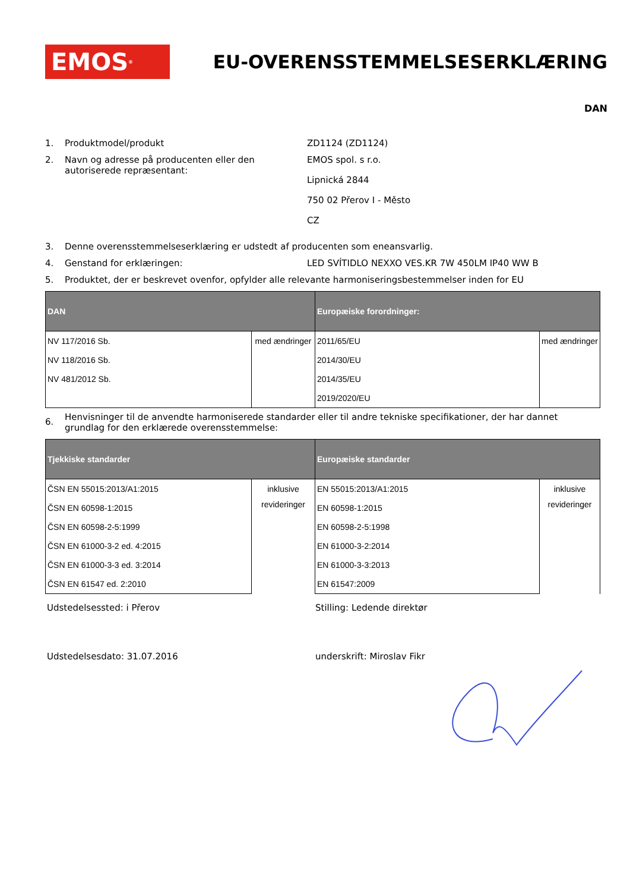EMOS<sup>®</sup>
EU-OVERENSSTEMMELSESERKLÆRING
DAN
1. Produktmodel/produkt ZD1124 (ZD1124)
2. Navn og adresse på producenten eller den autoriserede repræsentant:
EMOS spol. s r.o.
Lipnická 2844
750 02 Přerov I - Město
CZ
3. Denne overensstemmelseserklæring er udstedt af producenten som eneansvarlig.
4. Genstand for erklæringen: LED SVÍTIDLO NEXXO VES.KR 7W 450LM IP40 WW B
5. Produktet, der er beskrevet ovenfor, opfylder alle relevante harmoniseringsbestemmelser inden for EU
| DAN | | Europæiske forordninger: | |
| --- | --- | --- | --- |
| NV 117/2016 Sb. | med ændringer | 2011/65/EU | med ændringer |
| NV 118/2016 Sb. | | 2014/30/EU | |
| NV 481/2012 Sb. | | 2014/35/EU | |
| | | 2019/2020/EU | |
6.
Henvisninger til de anvendte harmoniserede standarder eller til andre tekniske specifikationer, der har dannet grundlag for den erklærede overensstemmelse:
| Tjekkiske standarder | | Europæiske standarder | |
| --- | --- | --- | --- |
| ČSN EN 55015:2013/A1:2015 | inklusive revideringer | EN 55015:2013/A1:2015 | inklusive revideringer |
| ČSN EN 60598-1:2015 | | EN 60598-1:2015 | |
| ČSN EN 60598-2-5:1999 | | EN 60598-2-5:1998 | |
| ČSN EN 61000-3-2 ed. 4:2015 | | EN 61000-3-2:2014 | |
| ČSN EN 61000-3-3 ed. 3:2014 | | EN 61000-3-3:2013 | |
| ČSN EN 61547 ed. 2:2010 | | EN 61547:2009 | |
Udstedelsessted: i Přerov Stilling: Ledende direktør
Udstedelsesdato: 31.07.2016 underskrift: Miroslav Fikr